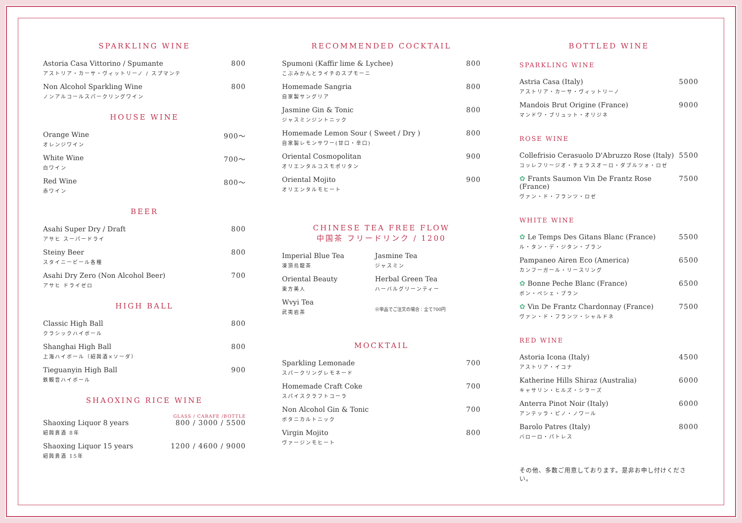SPARKLING WINE
| Astoria Casa Vittorino / Spumante アストリア・カーサ・ヴィットリーノ / スプマンテ | 800 |
| Non Alcohol Sparkling Wine ノンアルコールスパークリングワイン | 800 |
HOUSE WINE
| Orange Wine オレンジワイン | 900〜 |
| White Wine 白ワイン | 700〜 |
| Red Wine 赤ワイン | 800〜 |
BEER
| Asahi Super Dry / Draft アサヒ スーパードライ | 800 |
| Steiny Beer スタイニービール各種 | 800 |
| Asahi Dry Zero (Non Alcohol Beer) アサヒ ドライゼロ | 700 |
HIGH BALL
| Classic High Ball クラシックハイボール | 800 |
| Shanghai High Ball 上海ハイボール（紹興酒×ソーダ） | 800 |
| Tieguanyin High Ball 鉄観音ハイボール | 900 |
SHAOXING RICE WINE
GLASS / CARAFE /BOTTLE
| Shaoxing Liquor 8 years 紹興貴酒 8年 | 800 / 3000 / 5500 |
| Shaoxing Liquor 15 years 紹興貴酒 15年 | 1200 / 4600 / 9000 |
RECOMMENDED COCKTAIL
| Spumoni (Kaffir lime & Lychee) こぶみかんとライチのスプモーニ | 800 |
| Homemade Sangria 自家製サングリア | 800 |
| Jasmine Gin & Tonic ジャスミンジントニック | 800 |
| Homemade Lemon Sour ( Sweet / Dry ) 自家製レモンサワー(甘口・辛口) | 800 |
| Oriental Cosmopolitan オリエンタルコスモポリタン | 900 |
| Oriental Mojito オリエンタルモヒート | 900 |
CHINESE TEA FREE FLOW
中国茶 フリードリンク / 1200
| Imperial Blue Tea 凍頂烏龍茶 | Jasmine Tea ジャスミン |
| Oriental Beauty 東方美人 | Herbal Green Tea ハーバルグリーンティー |
| Wvyi Tea 武夷岩茶 | ❀単品でご注文の場合：全て700円 |
MOCKTAIL
| Sparkling Lemonade スパークリングレモネード | 700 |
| Homemade Craft Coke スパイスクラフトコーラ | 700 |
| Non Alcohol Gin & Tonic ボタニカルトニック | 700 |
| Virgin Mojito ヴァージンモヒート | 800 |
BOTTLED WINE
SPARKLING WINE
| Astria Casa (Italy) アストリア・カーサ・ヴィットリーノ | 5000 |
| Mandois Brut Origine (France) マンドワ・ブリュット・オリジネ | 9000 |
ROSE WINE
| Collefrisio Cerasuolo D'Abruzzo Rose (Italy) コッレフリージオ・チェラスオーロ・ダブルツォ・ロゼ | 5500 |
| ✿ Frants Saumon Vin De Frantz Rose (France) ヴァン・ド・フランツ・ロゼ | 7500 |
WHITE WINE
| ✿ Le Temps Des Gitans Blanc (France) ル・タン・デ・ジタン・ブラン | 5500 |
| Pampaneo Airen Eco (America) カンフーガール・リースリング | 6500 |
| ✿ Bonne Peche Blanc (France) ボン・ペシェ・ブラン | 6500 |
| ✿ Vin De Frantz Chardonnay (France) ヴァン・ド・フランツ・シャルドネ | 7500 |
RED WINE
| Astoria Icona (Italy) アストリア・イコナ | 4500 |
| Katherine Hills Shiraz (Australia) キャサリン・ヒルズ・シラーズ | 6000 |
| Anterra Pinot Noir (Italy) アンテッラ・ピノ・ノワール | 6000 |
| Barolo Patres (Italy) バローロ・パトレス | 8000 |
その他、多数ご用意しております。是非お申し付けください。